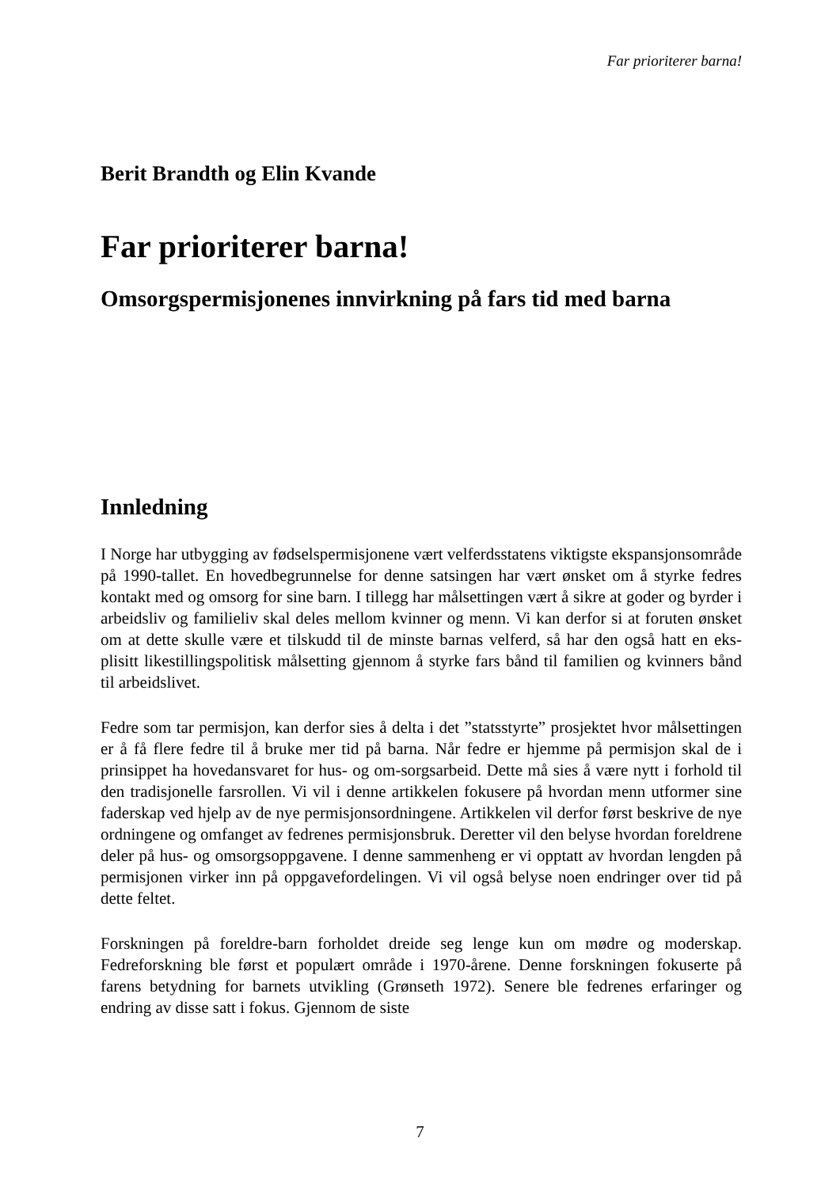Far prioriterer barna!
Berit Brandth og Elin Kvande
Far prioriterer barna!
Omsorgspermisjonenes innvirkning på fars tid med barna
Innledning
I Norge har utbygging av fødselspermisjonene vært velferdsstatens viktigste ekspansjonsområde på 1990-tallet. En hovedbegrunnelse for denne satsingen har vært ønsket om å styrke fedres kontakt med og omsorg for sine barn. I tillegg har målsettingen vært å sikre at goder og byrder i arbeidsliv og familieliv skal deles mellom kvinner og menn. Vi kan derfor si at foruten ønsket om at dette skulle være et tilskudd til de minste barnas velferd, så har den også hatt en eks-plisitt likestillingspolitisk målsetting gjennom å styrke fars bånd til familien og kvinners bånd til arbeidslivet.
Fedre som tar permisjon, kan derfor sies å delta i det ”statsstyrte” prosjektet hvor målsettingen er å få flere fedre til å bruke mer tid på barna. Når fedre er hjemme på permisjon skal de i prinsippet ha hovedansvaret for hus- og om-sorgsarbeid. Dette må sies å være nytt i forhold til den tradisjonelle farsrollen. Vi vil i denne artikkelen fokusere på hvordan menn utformer sine faderskap ved hjelp av de nye permisjonsordningene. Artikkelen vil derfor først beskrive de nye ordningene og omfanget av fedrenes permisjonsbruk. Deretter vil den belyse hvordan foreldrene deler på hus- og omsorgsoppgavene. I denne sammenheng er vi opptatt av hvordan lengden på permisjonen virker inn på oppgavefordelingen. Vi vil også belyse noen endringer over tid på dette feltet.
Forskningen på foreldre-barn forholdet dreide seg lenge kun om mødre og moderskap. Fedreforskning ble først et populært område i 1970-årene. Denne forskningen fokuserte på farens betydning for barnets utvikling (Grønseth 1972). Senere ble fedrenes erfaringer og endring av disse satt i fokus. Gjennom de siste
7